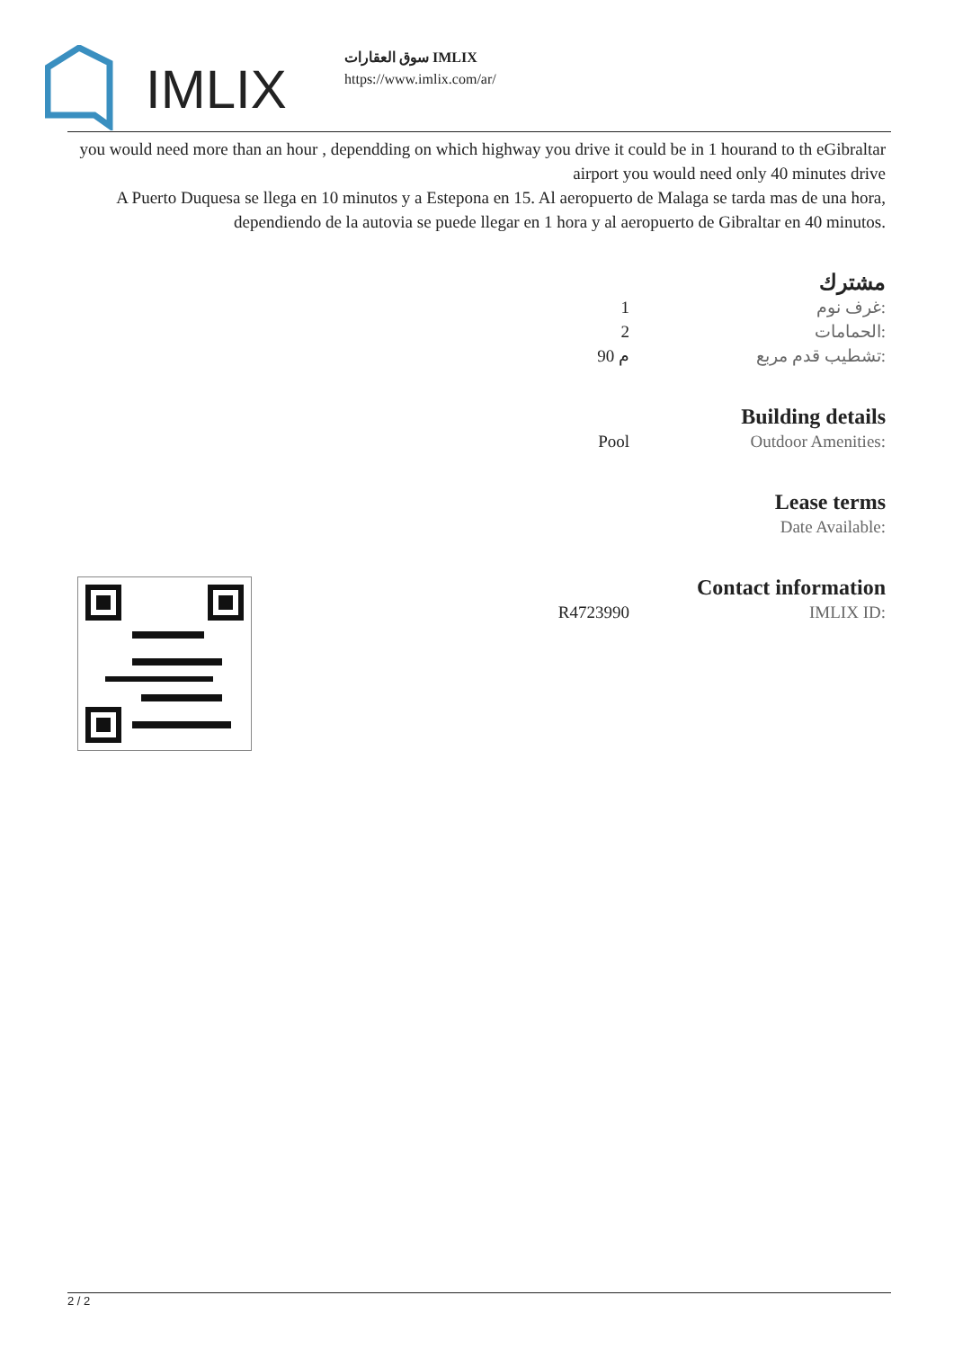IMLIX
سوق العقارات IMLIX
https://www.imlix.com/ar/
you would need more than an hour , dependding on which highway you drive it could be in 1 hourand to th eGibraltar airport you would need only 40 minutes drive
A Puerto Duquesa se llega en 10 minutos y a Estepona en 15. Al aeropuerto de Malaga se tarda mas de una hora, dependiendo de la autovia se puede llegar en 1 hora y al aeropuerto de Gibraltar en 40 minutos.
مشترك
| 1 | غرف نوم: |
| 2 | الحمامات: |
| 90 م | تشطيب قدم مربع: |
Building details
| Pool | Outdoor Amenities: |
Lease terms
| | Date Available: |
Contact information
| R4723990 | IMLIX ID: |
2 / 2